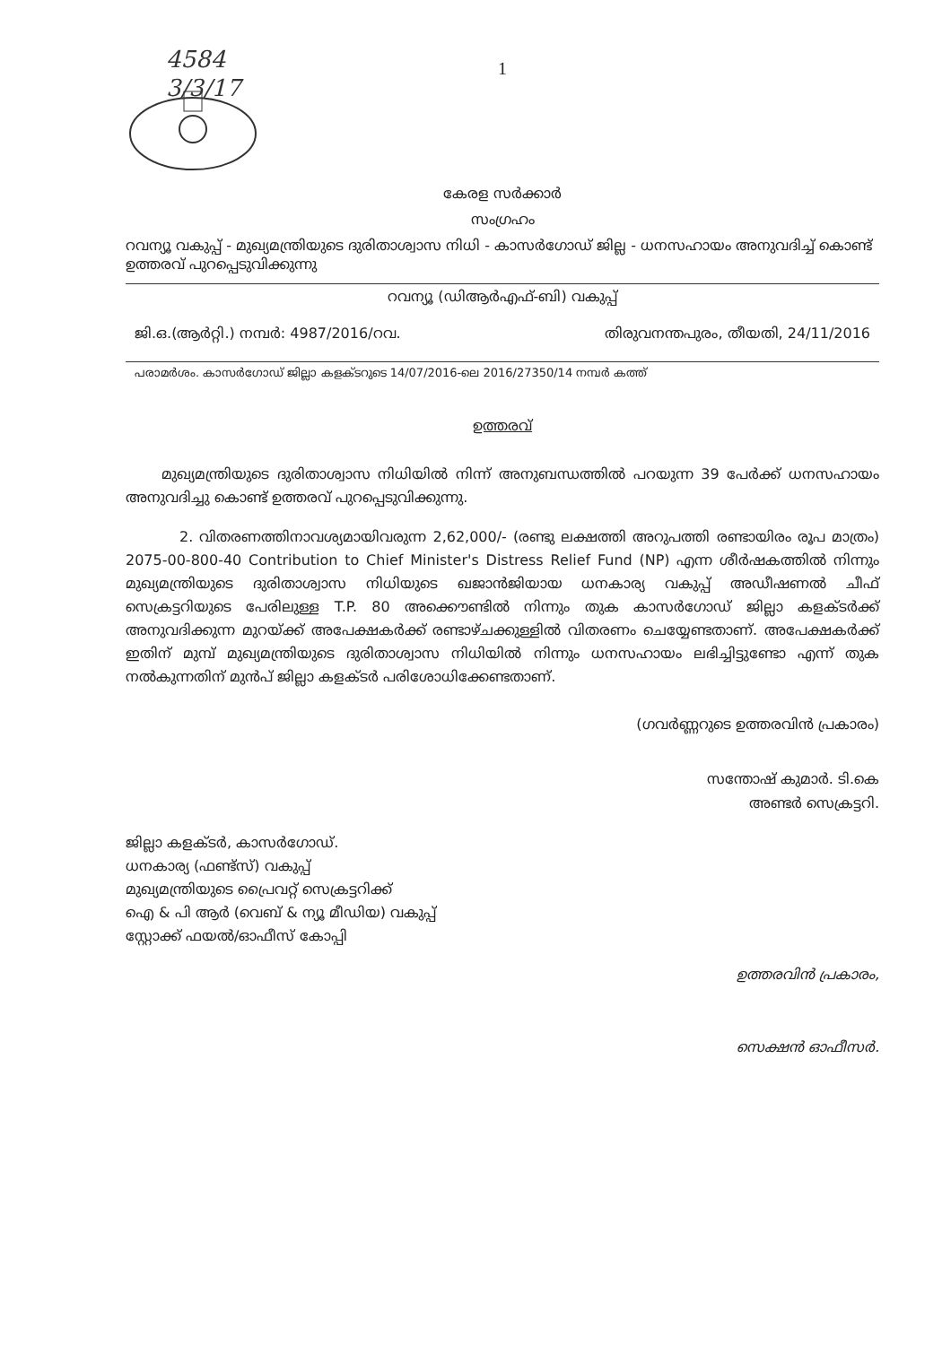4584
3/3/17
1
കേരള സർക്കാർ
സംഗ്രഹം
റവന്യൂ വകുപ്പ് - മുഖ്യമന്ത്രിയുടെ ദുരിതാശ്വാസ നിധി - കാസർഗോഡ് ജില്ല - ധനസഹായം അനുവദിച്ച് കൊണ്ട് ഉത്തരവ് പുറപ്പെടുവിക്കുന്നു
റവന്യൂ (ഡിആർഎഫ്-ബി) വകുപ്പ്
ജി.ഒ.(ആർറ്റി.) നമ്പർ: 4987/2016/റവ. തിരുവനന്തപുരം, തീയതി, 24/11/2016
പരാമർശം. കാസർഗോഡ് ജില്ലാ കളക്ടറുടെ 14/07/2016-ലെ 2016/27350/14 നമ്പർ കത്ത്
ഉത്തരവ്
മുഖ്യമന്ത്രിയുടെ ദുരിതാശ്വാസ നിധിയിൽ നിന്ന് അനുബന്ധത്തിൽ പറയുന്ന 39 പേർക്ക് ധനസഹായം അനുവദിച്ചു കൊണ്ട് ഉത്തരവ് പുറപ്പെടുവിക്കുന്നു.
2. വിതരണത്തിനാവശ്യമായിവരുന്ന 2,62,000/- (രണ്ടു ലക്ഷത്തി അറുപത്തി രണ്ടായിരം രൂപ മാത്രം) 2075-00-800-40 Contribution to Chief Minister's Distress Relief Fund (NP) എന്ന ശീർഷകത്തിൽ നിന്നും മുഖ്യമന്ത്രിയുടെ ദുരിതാശ്വാസ നിധിയുടെ ഖജാൻജിയായ ധനകാര്യ വകുപ്പ് അഡീഷണൽ ചീഫ് സെക്രട്ടറിയുടെ പേരിലുള്ള T.P. 80 അക്കൌണ്ടിൽ നിന്നും തുക കാസർഗോഡ് ജില്ലാ കളക്ടർക്ക് അനുവദിക്കുന്ന മുറയ്ക്ക് അപേക്ഷകർക്ക് രണ്ടാഴ്ചക്കുള്ളിൽ വിതരണം ചെയ്യേണ്ടതാണ്. അപേക്ഷകർക്ക് ഇതിന് മുമ്പ് മുഖ്യമന്ത്രിയുടെ ദുരിതാശ്വാസ നിധിയിൽ നിന്നും ധനസഹായം ലഭിച്ചിട്ടുണ്ടോ എന്ന് തുക നൽകുന്നതിന് മുൻപ് ജില്ലാ കളക്ടർ പരിശോധിക്കേണ്ടതാണ്.
(ഗവർണ്ണറുടെ ഉത്തരവിൻ പ്രകാരം)
സന്തോഷ് കുമാർ. ടി.കെ
അണ്ടർ സെക്രട്ടറി.
ജില്ലാ കളക്ടർ, കാസർഗോഡ്.
ധനകാര്യ (ഫണ്ട്സ്) വകുപ്പ്
മുഖ്യമന്ത്രിയുടെ പ്രൈവറ്റ് സെക്രട്ടറിക്ക്
ഐ & പി ആർ (വെബ് & ന്യൂ മീഡിയ) വകുപ്പ്
സ്റ്റോക്ക് ഫയൽ/ഓഫീസ് കോപ്പി
ഉത്തരവിൻ പ്രകാരം,
സെക്ഷൻ ഓഫീസർ.